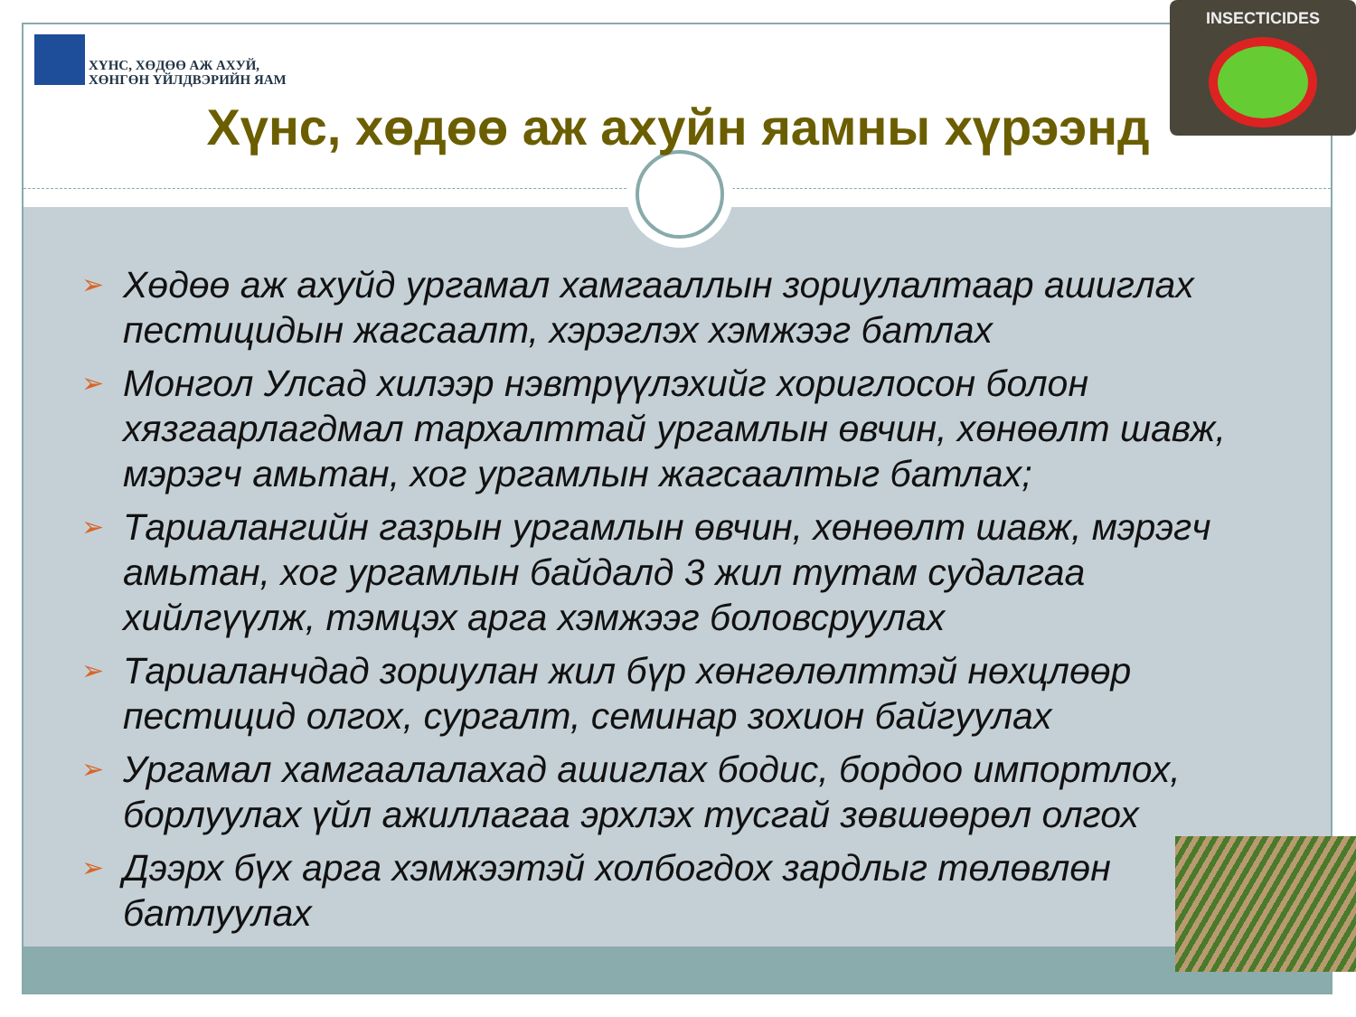ХҮНС, ХӨДӨӨ АЖ АХУЙ,
ХӨНГӨН ҮЙЛДВЭРИЙН ЯАМ
Хүнс, хөдөө аж ахуйн яамны хүрээнд
INSECTICIDES
➢ Хөдөө аж ахуйд ургамал хамгааллын зориулалтаар ашиглах пестицидын жагсаалт, хэрэглэх хэмжээг батлах
➢ Монгол Улсад хилээр нэвтрүүлэхийг хориглосон болон хязгаарлагдмал тархалттай ургамлын өвчин, хөнөөлт шавж, мэрэгч амьтан, хог ургамлын жагсаалтыг батлах;
➢ Тариалангийн газрын ургамлын өвчин, хөнөөлт шавж, мэрэгч амьтан, хог ургамлын байдалд 3 жил тутам судалгаа хийлгүүлж, тэмцэх арга хэмжээг боловсруулах
➢ Тариаланчдад зориулан жил бүр хөнгөлөлттэй нөхцлөөр пестицид олгох, сургалт, семинар зохион байгуулах
➢ Ургамал хамгаалалахад ашиглах бодис, бордоо импортлох, борлуулах үйл ажиллагаа эрхлэх тусгай зөвшөөрөл олгох
➢ Дээрх бүх арга хэмжээтэй холбогдох зардлыг төлөвлөн батлуулах